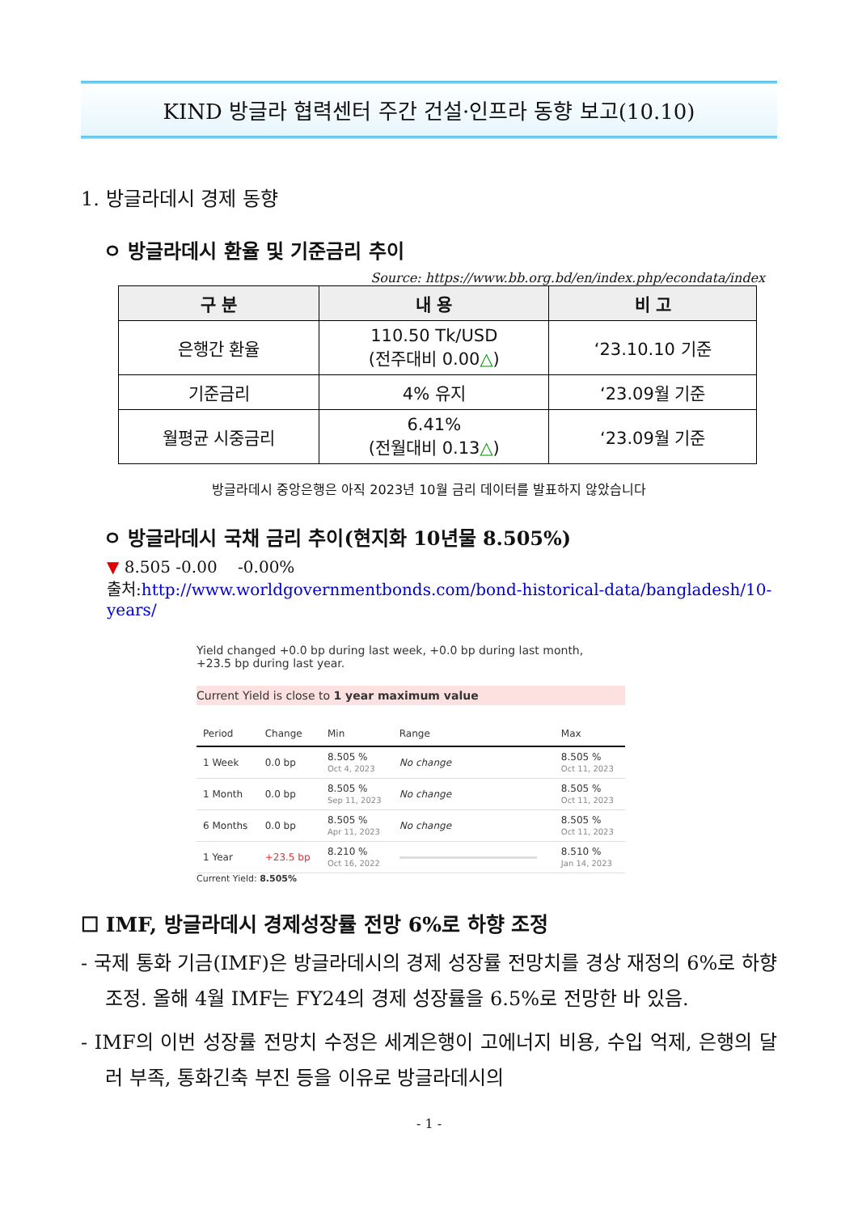KIND 방글라 협력센터 주간 건설·인프라 동향 보고(10.10)
1. 방글라데시 경제 동향
ㅇ 방글라데시 환율 및 기준금리 추이
Source: https://www.bb.org.bd/en/index.php/econdata/index
| 구 분 | 내 용 | 비 고 |
| --- | --- | --- |
| 은행간 환율 | 110.50 Tk/USD (전주대비 0.00 △ ) | ‘23.10.10 기준 |
| 기준금리 | 4% 유지 | ‘23.09월 기준 |
| 월평균 시중금리 | 6.41% (전월대비 0.13 △ ) | ‘23.09월 기준 |
방글라데시 중앙은행은 아직 2023년 10월 금리 데이터를 발표하지 않았습니다
ㅇ 방글라데시 국채 금리 추이(현지화 10년물 8.505%)
▼ 8.505 -0.00 -0.00%
출처:http://www.worldgovernmentbonds.com/bond-historical-data/bangladesh/10-years/
Yield changed +0.0 bp during last week, +0.0 bp during last month,
+23.5 bp during last year.
Current Yield is close to 1 year maximum value
| Period | Change | Min | Range | Max |
| --- | --- | --- | --- | --- |
| 1 Week | 0.0 bp | 8.505 % Oct 4, 2023 | No change | 8.505 % Oct 11, 2023 |
| 1 Month | 0.0 bp | 8.505 % Sep 11, 2023 | No change | 8.505 % Oct 11, 2023 |
| 6 Months | 0.0 bp | 8.505 % Apr 11, 2023 | No change | 8.505 % Oct 11, 2023 |
| 1 Year | +23.5 bp | 8.210 % Oct 16, 2022 | | 8.510 % Jan 14, 2023 |
Current Yield: 8.505%
☐ IMF, 방글라데시 경제성장률 전망 6%로 하향 조정
- 국제 통화 기금(IMF)은 방글라데시의 경제 성장률 전망치를 경상 재정의 6%로 하향 조정. 올해 4월 IMF는 FY24의 경제 성장률을 6.5%로 전망한 바 있음.
- IMF의 이번 성장률 전망치 수정은 세계은행이 고에너지 비용, 수입 억제, 은행의 달러 부족, 통화긴축 부진 등을 이유로 방글라데시의
- 1 -